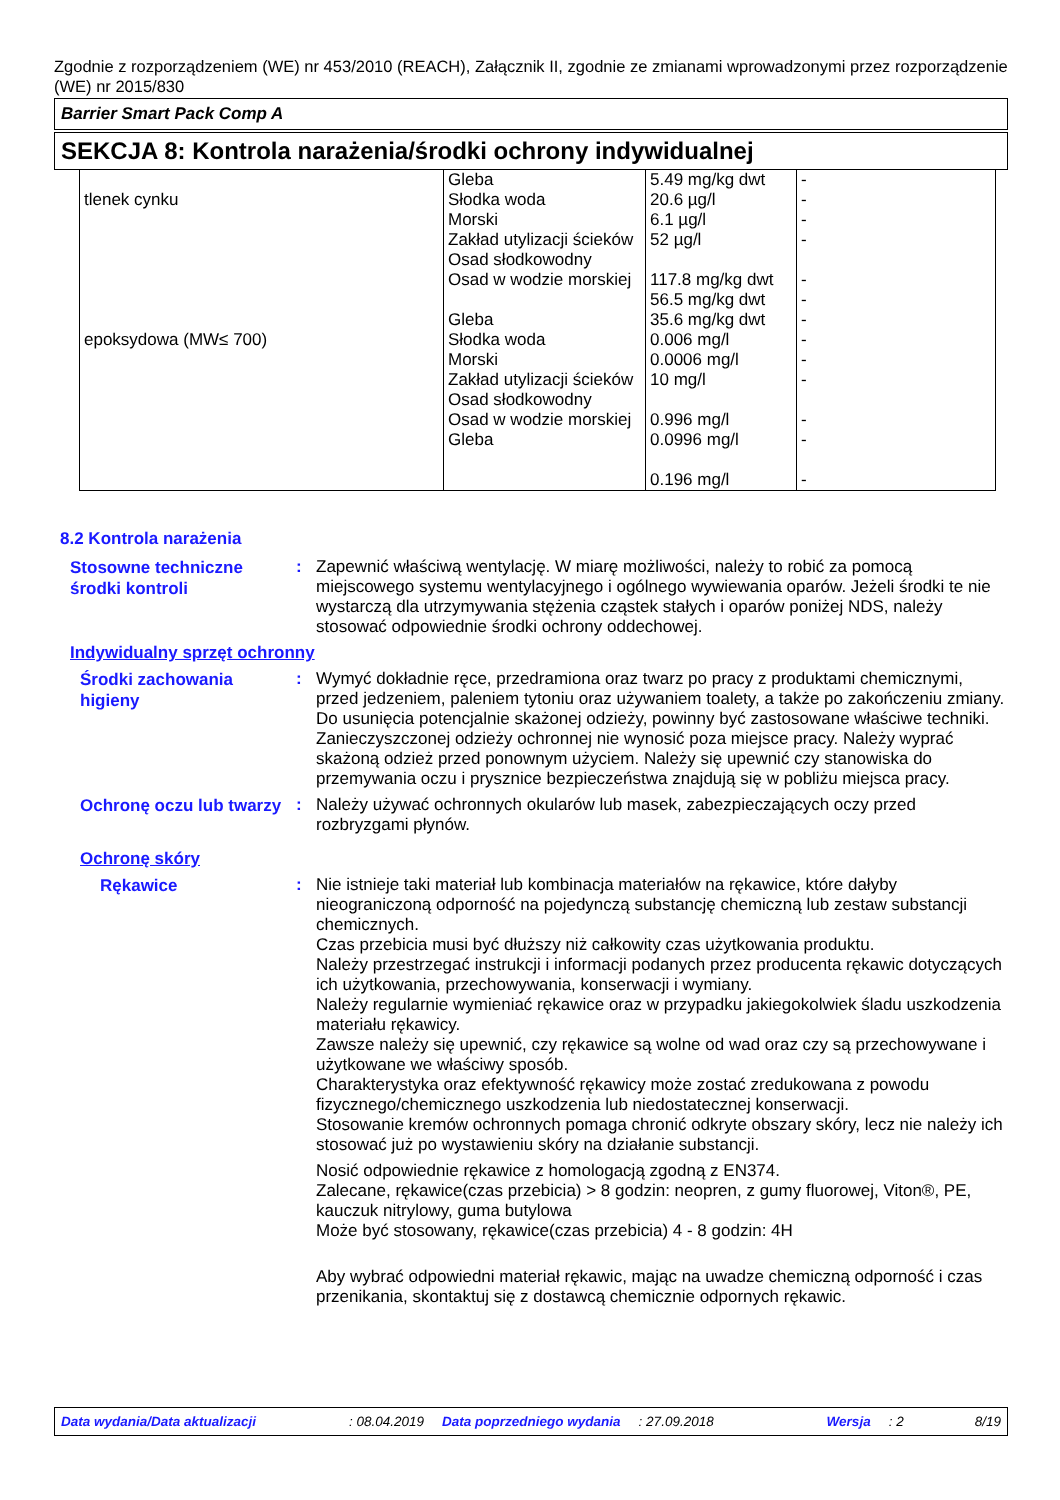Zgodnie z rozporządzeniem (WE) nr 453/2010 (REACH), Załącznik II, zgodnie ze zmianami wprowadzonymi przez rozporządzenie (WE) nr 2015/830
Barrier Smart Pack Comp A
SEKCJA 8: Kontrola narażenia/środki ochrony indywidualnej
| tlenek cynku | Gleba Słodka woda Morski Zakład utylizacji ścieków Osad słodkowodny Osad w wodzie morskiej | 5.49 mg/kg dwt 20.6 µg/l 6.1 µg/l 52 µg/l 117.8 mg/kg dwt 56.5 mg/kg dwt | - - - - - - |
| epoksydowa (MW≤ 700) | Gleba Słodka woda Morski Zakład utylizacji ścieków Osad słodkowodny Osad w wodzie morskiej Gleba | 35.6 mg/kg dwt 0.006 mg/l 0.0006 mg/l 10 mg/l 0.996 mg/l 0.0996 mg/l 0.196 mg/l | - - - - - - - |
8.2 Kontrola narażenia
Stosowne techniczne środki kontroli
: Zapewnić właściwą wentylację. W miarę możliwości, należy to robić za pomocą miejscowego systemu wentylacyjnego i ogólnego wywiewania oparów. Jeżeli środki te nie wystarczą dla utrzymywania stężenia cząstek stałych i oparów poniżej NDS, należy stosować odpowiednie środki ochrony oddechowej.
Indywidualny sprzęt ochronny
Środki zachowania higieny
: Wymyć dokładnie ręce, przedramiona oraz twarz po pracy z produktami chemicznymi, przed jedzeniem, paleniem tytoniu oraz używaniem toalety, a także po zakończeniu zmiany. Do usunięcia potencjalnie skażonej odzieży, powinny być zastosowane właściwe techniki. Zanieczyszczonej odzieży ochronnej nie wynosić poza miejsce pracy. Należy wyprać skażoną odzież przed ponownym użyciem. Należy się upewnić czy stanowiska do przemywania oczu i prysznice bezpieczeństwa znajdują się w pobliżu miejsca pracy.
Ochronę oczu lub twarzy
: Należy używać ochronnych okularów lub masek, zabezpieczających oczy przed rozbryzgami płynów.
Ochronę skóry
Rękawice
: Nie istnieje taki materiał lub kombinacja materiałów na rękawice, które dałyby nieograniczoną odporność na pojedynczą substancję chemiczną lub zestaw substancji chemicznych.
Czas przebicia musi być dłuższy niż całkowity czas użytkowania produktu.
Należy przestrzegać instrukcji i informacji podanych przez producenta rękawic dotyczących ich użytkowania, przechowywania, konserwacji i wymiany.
Należy regularnie wymieniać rękawice oraz w przypadku jakiegokolwiek śladu uszkodzenia materiału rękawicy.
Zawsze należy się upewnić, czy rękawice są wolne od wad oraz czy są przechowywane i użytkowane we właściwy sposób.
Charakterystyka oraz efektywność rękawicy może zostać zredukowana z powodu fizycznego/chemicznego uszkodzenia lub niedostatecznej konserwacji.
Stosowanie kremów ochronnych pomaga chronić odkryte obszary skóry, lecz nie należy ich stosować już po wystawieniu skóry na działanie substancji.
Nosić odpowiednie rękawice z homologacją zgodną z EN374.
Zalecane, rękawice(czas przebicia) > 8 godzin: neopren, z gumy fluorowej, Viton®, PE, kauczuk nitrylowy, guma butylowa
Może być stosowany, rękawice(czas przebicia) 4 - 8 godzin: 4H
Aby wybrać odpowiedni materiał rękawic, mając na uwadze chemiczną odporność i czas przenikania, skontaktuj się z dostawcą chemicznie odpornych rękawic.
Data wydania/Data aktualizacji: 08.04.2019 Data poprzedniego wydania: 27.09.2018 Wersja: 2 8/19